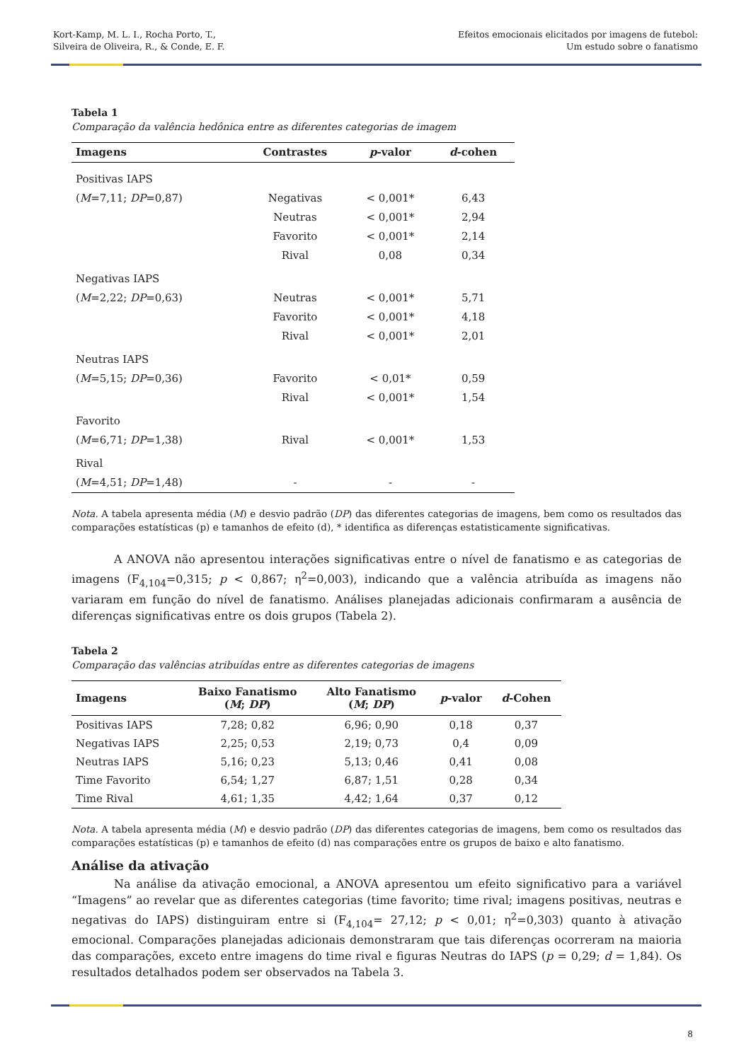Kort-Kamp, M. L. I., Rocha Porto, T.,
Silveira de Oliveira, R., & Conde, E. F.
Efeitos emocionais elicitados por imagens de futebol:
Um estudo sobre o fanatismo
Tabela 1
Comparação da valência hedônica entre as diferentes categorias de imagem
| Imagens | Contrastes | p -valor | d -cohen |
| --- | --- | --- | --- |
| Positivas IAPS | | | |
| ( M =7,11; DP =0,87) | Negativas | < 0,001* | 6,43 |
| | Neutras | < 0,001* | 2,94 |
| | Favorito | < 0,001* | 2,14 |
| | Rival | 0,08 | 0,34 |
| Negativas IAPS | | | |
| ( M =2,22; DP =0,63) | Neutras | < 0,001* | 5,71 |
| | Favorito | < 0,001* | 4,18 |
| | Rival | < 0,001* | 2,01 |
| Neutras IAPS | | | |
| ( M =5,15; DP =0,36) | Favorito | < 0,01* | 0,59 |
| | Rival | < 0,001* | 1,54 |
| Favorito | | | |
| ( M =6,71; DP =1,38) | Rival | < 0,001* | 1,53 |
| Rival | | | |
| ( M =4,51; DP =1,48) | - | - | - |
Nota. A tabela apresenta média (M) e desvio padrão (DP) das diferentes categorias de imagens, bem como os resultados das comparações estatísticas (p) e tamanhos de efeito (d), * identifica as diferenças estatisticamente significativas.
A ANOVA não apresentou interações significativas entre o nível de fanatismo e as categorias de imagens (F<sub>4,104</sub>=0,315; p < 0,867; η<sup>2</sup>=0,003), indicando que a valência atribuída as imagens não variaram em função do nível de fanatismo. Análises planejadas adicionais confirmaram a ausência de diferenças significativas entre os dois grupos (Tabela 2).
Tabela 2
Comparação das valências atribuídas entre as diferentes categorias de imagens
| Imagens | Baixo Fanatismo ( M ; DP ) | Alto Fanatismo ( M ; DP ) | p -valor | d -Cohen |
| --- | --- | --- | --- | --- |
| Positivas IAPS | 7,28; 0,82 | 6,96; 0,90 | 0,18 | 0,37 |
| Negativas IAPS | 2,25; 0,53 | 2,19; 0,73 | 0,4 | 0,09 |
| Neutras IAPS | 5,16; 0,23 | 5,13; 0,46 | 0,41 | 0,08 |
| Time Favorito | 6,54; 1,27 | 6,87; 1,51 | 0,28 | 0,34 |
| Time Rival | 4,61; 1,35 | 4,42; 1,64 | 0,37 | 0,12 |
Nota. A tabela apresenta média (M) e desvio padrão (DP) das diferentes categorias de imagens, bem como os resultados das comparações estatísticas (p) e tamanhos de efeito (d) nas comparações entre os grupos de baixo e alto fanatismo.
Análise da ativação
Na análise da ativação emocional, a ANOVA apresentou um efeito significativo para a variável “Imagens” ao revelar que as diferentes categorias (time favorito; time rival; imagens positivas, neutras e negativas do IAPS) distinguiram entre si (F<sub>4,104</sub>= 27,12; p < 0,01; η<sup>2</sup>=0,303) quanto à ativação emocional. Comparações planejadas adicionais demonstraram que tais diferenças ocorreram na maioria das comparações, exceto entre imagens do time rival e figuras Neutras do IAPS (p = 0,29; d = 1,84). Os resultados detalhados podem ser observados na Tabela 3.
8